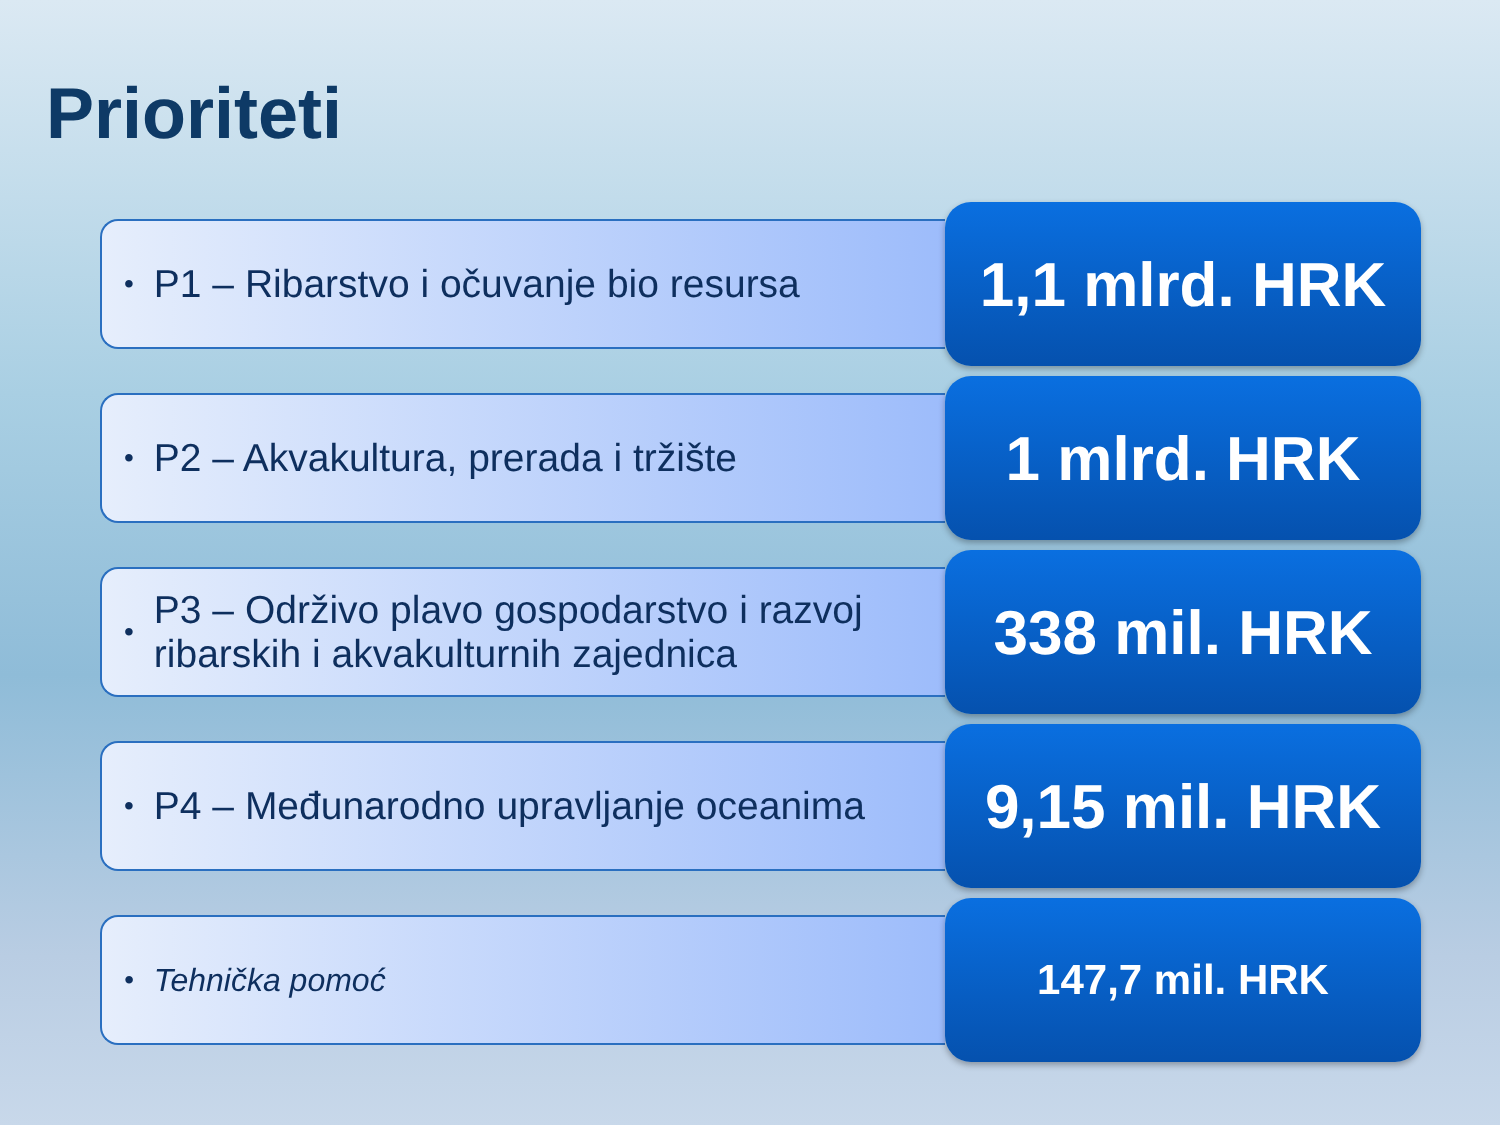Prioriteti
• P1 – Ribarstvo i očuvanje bio resursa
1,1 mlrd. HRK
• P2 – Akvakultura, prerada i tržište
1 mlrd. HRK
• P3 – Održivo plavo gospodarstvo i razvoj ribarskih i akvakulturnih zajednica
338 mil. HRK
• P4 – Međunarodno upravljanje oceanima
9,15 mil. HRK
• Tehnička pomoć
147,7 mil. HRK